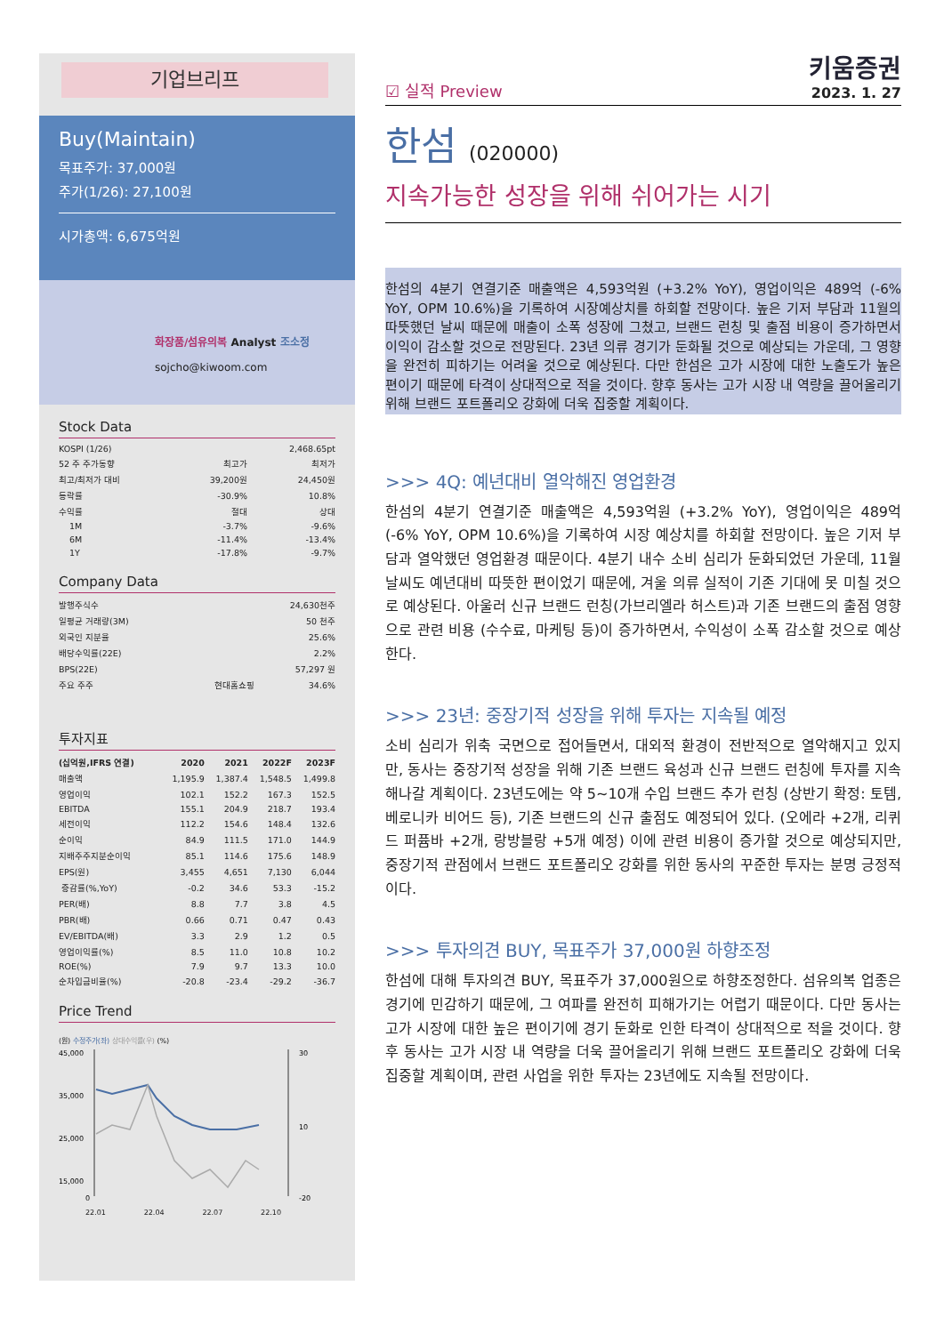기업브리프
Buy(Maintain)
목표주가: 37,000원
주가(1/26): 27,100원
시가총액: 6,675억원
화장품/섬유의복 Analyst 조소정
sojcho@kiwoom.com
Stock Data
| KOSPI (1/26) | | 2,468.65pt |
| 52 주 주가동향 | 최고가 | 최저가 |
| 최고/최저가 대비 | 39,200원 | 24,450원 |
| 등락률 | -30.9% | 10.8% |
| 수익률 | 절대 | 상대 |
| 1M | -3.7% | -9.6% |
| 6M | -11.4% | -13.4% |
| 1Y | -17.8% | -9.7% |
Company Data
| 발행주식수 | | 24,630천주 |
| 일평균 거래량(3M) | | 50 천주 |
| 외국인 지분율 | | 25.6% |
| 배당수익률(22E) | | 2.2% |
| BPS(22E) | | 57,297 원 |
| 주요 주주 | 현대홈쇼핑 | 34.6% |
투자지표
| (십억원,IFRS 연결) | 2020 | 2021 | 2022F | 2023F |
| --- | --- | --- | --- | --- |
| 매출액 | 1,195.9 | 1,387.4 | 1,548.5 | 1,499.8 |
| 영업이익 | 102.1 | 152.2 | 167.3 | 152.5 |
| EBITDA | 155.1 | 204.9 | 218.7 | 193.4 |
| 세전이익 | 112.2 | 154.6 | 148.4 | 132.6 |
| 순이익 | 84.9 | 111.5 | 171.0 | 144.9 |
| 지배주주지분순이익 | 85.1 | 114.6 | 175.6 | 148.9 |
| EPS(원) | 3,455 | 4,651 | 7,130 | 6,044 |
| 증감률(%,YoY) | -0.2 | 34.6 | 53.3 | -15.2 |
| PER(배) | 8.8 | 7.7 | 3.8 | 4.5 |
| PBR(배) | 0.66 | 0.71 | 0.47 | 0.43 |
| EV/EBITDA(배) | 3.3 | 2.9 | 1.2 | 0.5 |
| 영업이익률(%) | 8.5 | 11.0 | 10.8 | 10.2 |
| ROE(%) | 7.9 | 9.7 | 13.3 | 10.0 |
| 순차입금비율(%) | -20.8 | -23.4 | -29.2 | -36.7 |
Price Trend
(원) 수정주가(좌) 상대수익률(우) (%)
45,000
35,000
25,000
15,000
0
30
10
-20
22.01 22.04 22.07 22.10
☑ 실적 Preview
키움증권
2023. 1. 27
한섬 (020000)
지속가능한 성장을 위해 쉬어가는 시기
한섬의 4분기 연결기준 매출액은 4,593억원 (+3.2% YoY), 영업이익은 489억 (-6% YoY, OPM 10.6%)을 기록하여 시장예상치를 하회할 전망이다. 높은 기저 부담과 11월의 따뜻했던 날씨 때문에 매출이 소폭 성장에 그쳤고, 브랜드 런칭 및 출점 비용이 증가하면서 이익이 감소할 것으로 전망된다. 23년 의류 경기가 둔화될 것으로 예상되는 가운데, 그 영향을 완전히 피하기는 어려울 것으로 예상된다. 다만 한섬은 고가 시장에 대한 노출도가 높은 편이기 때문에 타격이 상대적으로 적을 것이다. 향후 동사는 고가 시장 내 역량을 끌어올리기 위해 브랜드 포트폴리오 강화에 더욱 집중할 계획이다.
>>> 4Q: 예년대비 열악해진 영업환경
한섬의 4분기 연결기준 매출액은 4,593억원 (+3.2% YoY), 영업이익은 489억 (-6% YoY, OPM 10.6%)을 기록하여 시장 예상치를 하회할 전망이다. 높은 기저 부담과 열악했던 영업환경 때문이다. 4분기 내수 소비 심리가 둔화되었던 가운데, 11월 날씨도 예년대비 따뜻한 편이었기 때문에, 겨울 의류 실적이 기존 기대에 못 미칠 것으로 예상된다. 아울러 신규 브랜드 런칭(가브리엘라 허스트)과 기존 브랜드의 출점 영향으로 관련 비용 (수수료, 마케팅 등)이 증가하면서, 수익성이 소폭 감소할 것으로 예상한다.
>>> 23년: 중장기적 성장을 위해 투자는 지속될 예정
소비 심리가 위축 국면으로 접어들면서, 대외적 환경이 전반적으로 열악해지고 있지만, 동사는 중장기적 성장을 위해 기존 브랜드 육성과 신규 브랜드 런칭에 투자를 지속해나갈 계획이다. 23년도에는 약 5~10개 수입 브랜드 추가 런칭 (상반기 확정: 토템, 베로니카 비어드 등), 기존 브랜드의 신규 출점도 예정되어 있다. (오에라 +2개, 리퀴드 퍼퓸바 +2개, 랑방블랑 +5개 예정) 이에 관련 비용이 증가할 것으로 예상되지만, 중장기적 관점에서 브랜드 포트폴리오 강화를 위한 동사의 꾸준한 투자는 분명 긍정적이다.
>>> 투자의견 BUY, 목표주가 37,000원 하향조정
한섬에 대해 투자의견 BUY, 목표주가 37,000원으로 하향조정한다. 섬유의복 업종은 경기에 민감하기 때문에, 그 여파를 완전히 피해가기는 어렵기 때문이다. 다만 동사는 고가 시장에 대한 높은 편이기에 경기 둔화로 인한 타격이 상대적으로 적을 것이다. 향후 동사는 고가 시장 내 역량을 더욱 끌어올리기 위해 브랜드 포트폴리오 강화에 더욱 집중할 계획이며, 관련 사업을 위한 투자는 23년에도 지속될 전망이다.